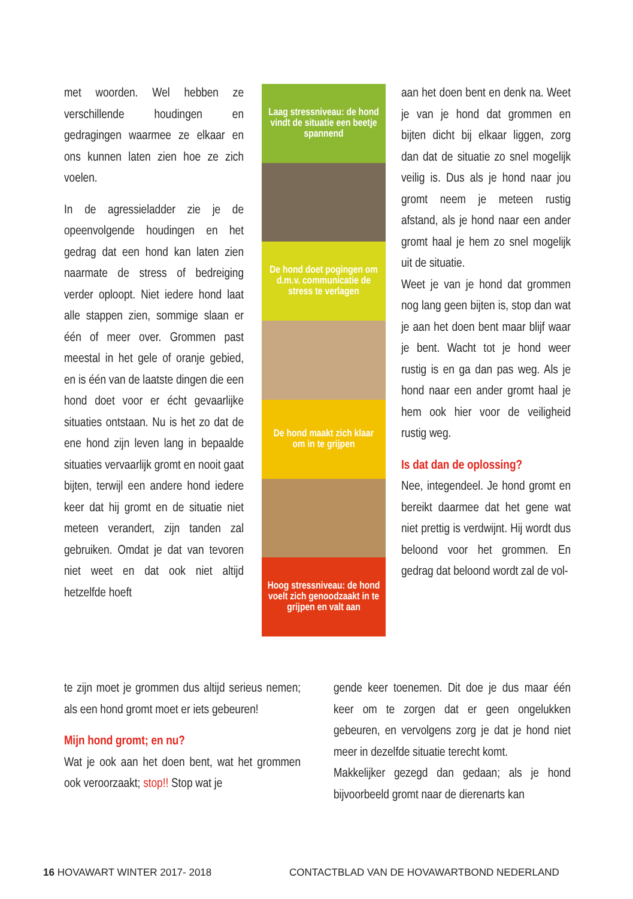met woorden. Wel hebben ze verschillende houdingen en gedragingen waarmee ze elkaar en ons kunnen laten zien hoe ze zich voelen.
In de agressieladder zie je de opeenvolgende houdingen en het gedrag dat een hond kan laten zien naarmate de stress of bedreiging verder oploopt. Niet iedere hond laat alle stappen zien, sommige slaan er één of meer over. Grommen past meestal in het gele of oranje gebied, en is één van de laatste dingen die een hond doet voor er écht gevaarlijke situaties ontstaan. Nu is het zo dat de ene hond zijn leven lang in bepaalde situaties vervaarlijk gromt en nooit gaat bijten, terwijl een andere hond iedere keer dat hij gromt en de situatie niet meteen verandert, zijn tanden zal gebruiken. Omdat je dat van tevoren niet weet en dat ook niet altijd hetzelfde hoeft
Laag stressniveau: de hond vindt de situatie een beetje spannend
De hond doet pogingen om d.m.v. communicatie de stress te verlagen
De hond maakt zich klaar om in te grijpen
Hoog stressniveau: de hond voelt zich genoodzaakt in te grijpen en valt aan
te zijn moet je grommen dus altijd serieus nemen; als een hond gromt moet er iets gebeuren!
Mijn hond gromt; en nu?
Wat je ook aan het doen bent, wat het grommen ook veroorzaakt; stop!! Stop wat je
aan het doen bent en denk na. Weet je van je hond dat grommen en bijten dicht bij elkaar liggen, zorg dan dat de situatie zo snel mogelijk veilig is. Dus als je hond naar jou gromt neem je meteen rustig afstand, als je hond naar een ander gromt haal je hem zo snel mogelijk uit de situatie.
Weet je van je hond dat grommen nog lang geen bijten is, stop dan wat je aan het doen bent maar blijf waar je bent. Wacht tot je hond weer rustig is en ga dan pas weg. Als je hond naar een ander gromt haal je hem ook hier voor de veiligheid rustig weg.
Is dat dan de oplossing?
Nee, integendeel. Je hond gromt en bereikt daarmee dat het gene wat niet prettig is verdwijnt. Hij wordt dus beloond voor het grommen. En gedrag dat beloond wordt zal de vol-
gende keer toenemen. Dit doe je dus maar één keer om te zorgen dat er geen ongelukken gebeuren, en vervolgens zorg je dat je hond niet meer in dezelfde situatie terecht komt.
Makkelijker gezegd dan gedaan; als je hond bijvoorbeeld gromt naar de dierenarts kan
16 HOVAWART WINTER 2017- 2018
CONTACTBLAD VAN DE HOVAWARTBOND NEDERLAND